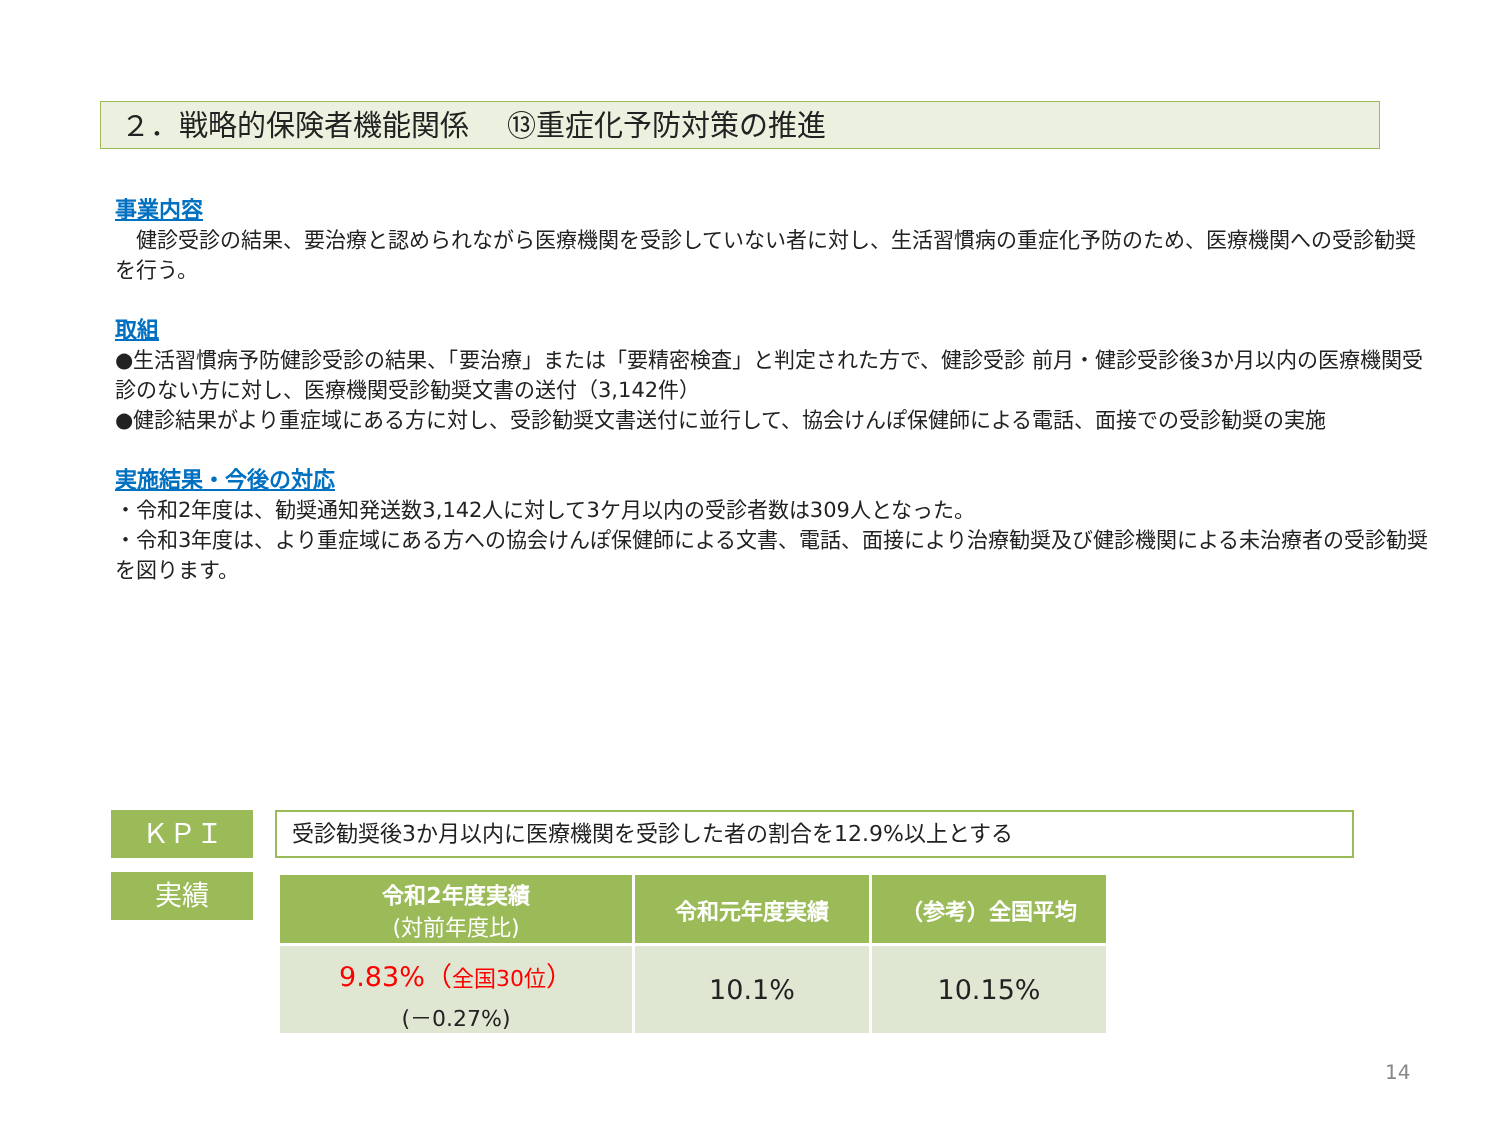２．戦略的保険者機能関係　 ⑬重症化予防対策の推進
事業内容
　健診受診の結果、要治療と認められながら医療機関を受診していない者に対し、生活習慣病の重症化予防のため、医療機関への受診勧奨を行う。
取組
●生活習慣病予防健診受診の結果、「要治療」または「要精密検査」と判定された方で、健診受診 前月・健診受診後3か月以内の医療機関受診のない方に対し、医療機関受診勧奨文書の送付（3,142件）
●健診結果がより重症域にある方に対し、受診勧奨文書送付に並行して、協会けんぽ保健師による電話、面接での受診勧奨の実施
実施結果・今後の対応
・令和2年度は、勧奨通知発送数3,142人に対して3ケ月以内の受診者数は309人となった。
・令和3年度は、より重症域にある方への協会けんぽ保健師による文書、電話、面接により治療勧奨及び健診機関による未治療者の受診勧奨を図ります。
ＫＰＩ
受診勧奨後3か月以内に医療機関を受診した者の割合を12.9%以上とする
実績
| 令和2年度実績 (対前年度比) | 令和元年度実績 | （参考）全国平均 |
| --- | --- | --- |
| 9.83%（ 全国30位 ） (－0.27%) | 10.1% | 10.15% |
14